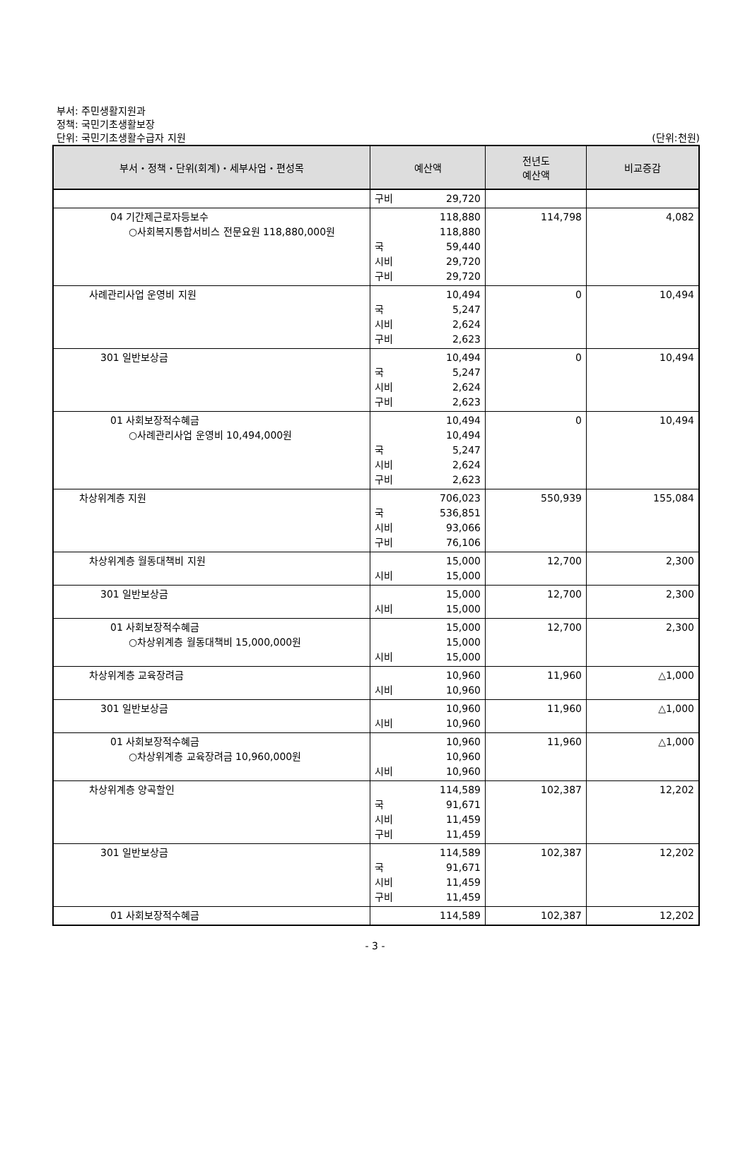부서: 주민생활지원과
정책: 국민기초생활보장
단위: 국민기초생활수급자 지원 (단위:천원)
| 부서・정책・단위(회계)・세부사업・편성목 | 예산액 | 전년도 예산액 | 비교증감 |
| --- | --- | --- | --- |
| | 구비 29,720 | | |
| 04 기간제근로자등보수 ○사회복지통합서비스 전문요원 118,880,000원 | 118,880 118,880 국 59,440 시비 29,720 구비 29,720 | 114,798 | 4,082 |
| 사례관리사업 운영비 지원 | 10,494 국 5,247 시비 2,624 구비 2,623 | 0 | 10,494 |
| 301 일반보상금 | 10,494 국 5,247 시비 2,624 구비 2,623 | 0 | 10,494 |
| 01 사회보장적수혜금 ○사례관리사업 운영비 10,494,000원 | 10,494 10,494 국 5,247 시비 2,624 구비 2,623 | 0 | 10,494 |
| 차상위계층 지원 | 706,023 국 536,851 시비 93,066 구비 76,106 | 550,939 | 155,084 |
| 차상위계층 월동대책비 지원 | 15,000 시비 15,000 | 12,700 | 2,300 |
| 301 일반보상금 | 15,000 시비 15,000 | 12,700 | 2,300 |
| 01 사회보장적수혜금 ○차상위계층 월동대책비 15,000,000원 | 15,000 15,000 시비 15,000 | 12,700 | 2,300 |
| 차상위계층 교육장려금 | 10,960 시비 10,960 | 11,960 | △1,000 |
| 301 일반보상금 | 10,960 시비 10,960 | 11,960 | △1,000 |
| 01 사회보장적수혜금 ○차상위계층 교육장려금 10,960,000원 | 10,960 10,960 시비 10,960 | 11,960 | △1,000 |
| 차상위계층 양곡할인 | 114,589 국 91,671 시비 11,459 구비 11,459 | 102,387 | 12,202 |
| 301 일반보상금 | 114,589 국 91,671 시비 11,459 구비 11,459 | 102,387 | 12,202 |
| 01 사회보장적수혜금 | 114,589 | 102,387 | 12,202 |
- 3 -